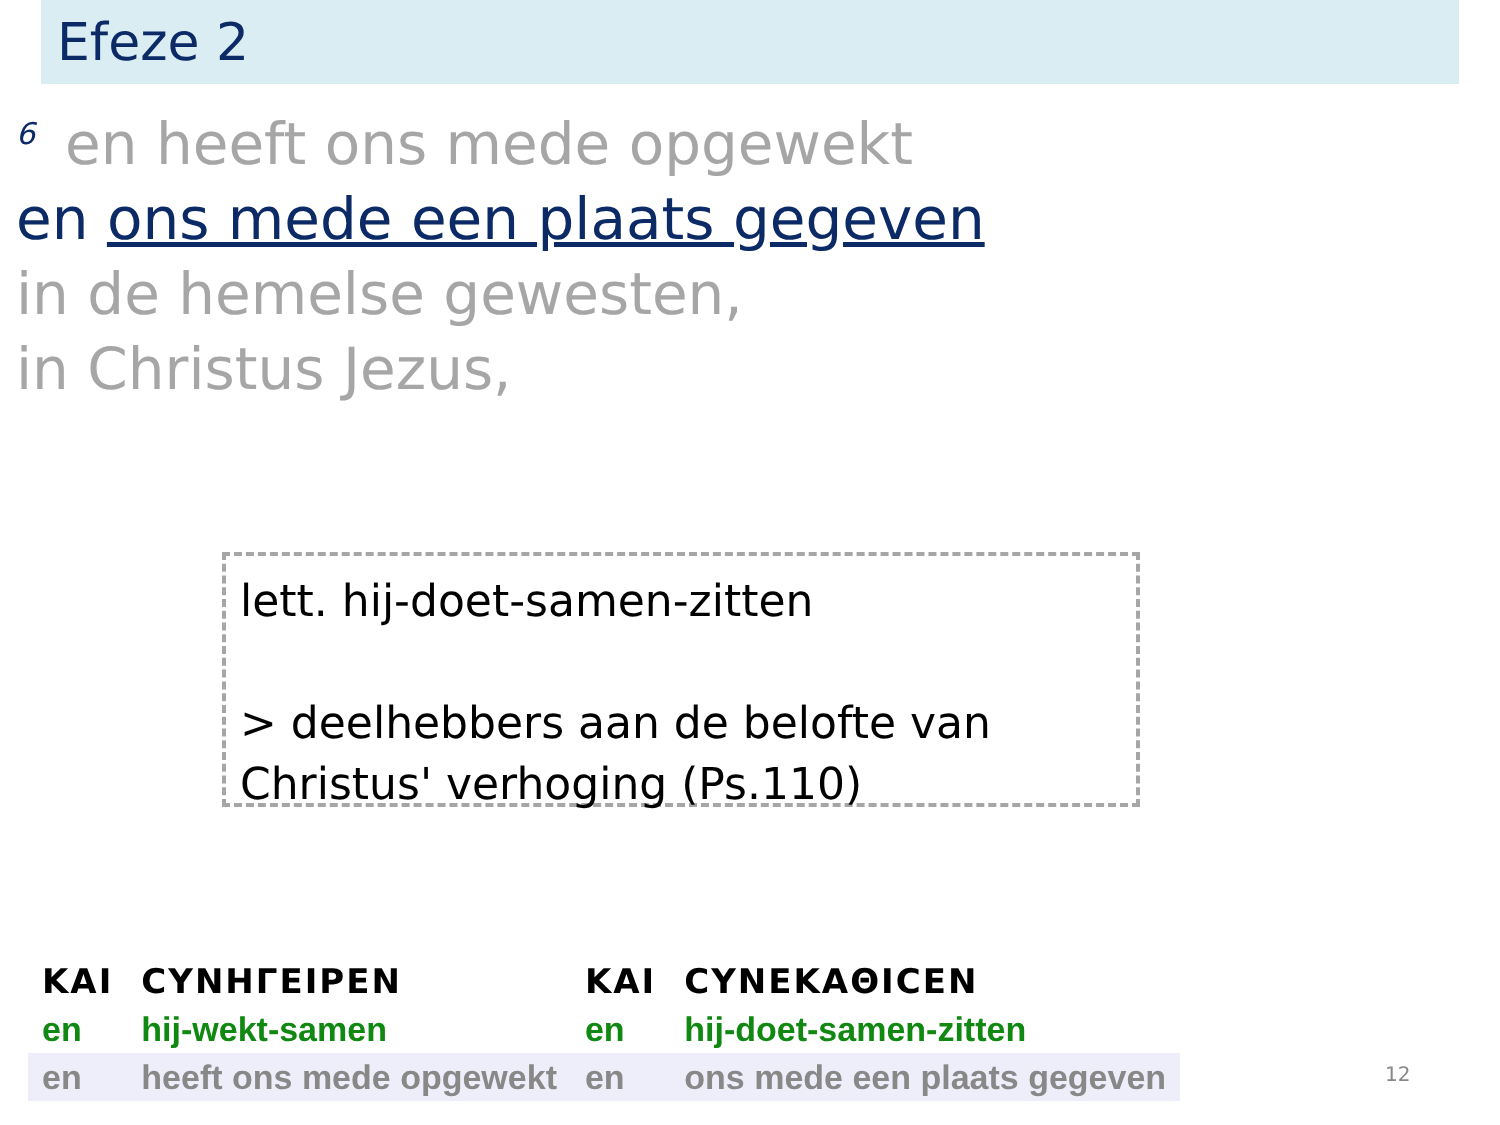Efeze 2
<sup>6</sup> en heeft ons mede opgewekt
en ons mede een plaats gegeven
in de hemelse gewesten,
in Christus Jezus,
lett. hij-doet-samen-zitten
> deelhebbers aan de belofte van Christus' verhoging (Ps.110)
| ΚΑΙ | CΥΝΗΓΕΙΡΕΝ | ΚΑΙ | CΥΝΕΚΑΘΙCΕΝ |
| en | hij-wekt-samen | en | hij-doet-samen-zitten |
| en | heeft ons mede opgewekt | en | ons mede een plaats gegeven |
12